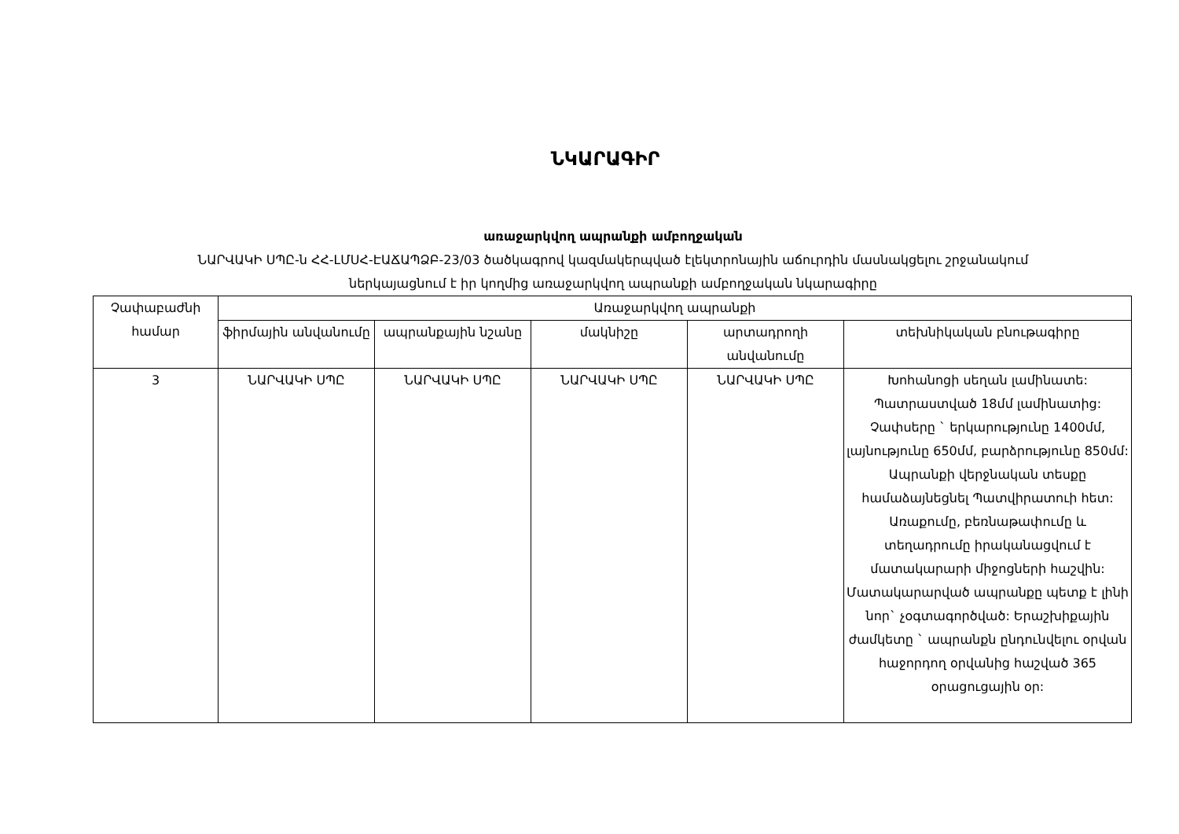ՆԿԱՐԱԳԻՐ
առաջարկվող ապրանքի ամբողջական
ՆԱՐՎԱԿԻ ՍՊԸ-ն ՀՀ-ԼՄՍՀ-ԷԱՃԱՊՁԲ-23/03 ծածկագրով կազմակերպված էլեկտրոնային աճուրդին մասնակցելու շրջանակում
ներկայացնում է իր կողմից առաջարկվող ապրանքի ամբողջական նկարագիրը
| Չափաբաժնի համար | Առաջարկվող ապրանքի | | | | |
| --- | --- | --- | --- | --- | --- |
| | ֆիրմային անվանումը | ապրանքային նշանը | մակնիշը | արտադրողի անվանումը | տեխնիկական բնութագիրը |
| 3 | ՆԱՐՎԱԿԻ ՍՊԸ | ՆԱՐՎԱԿԻ ՍՊԸ | ՆԱՐՎԱԿԻ ՍՊԸ | ՆԱՐՎԱԿԻ ՍՊԸ | Խոհանոցի սեղան լամինատե: Պատրաստված 18մմ լամինատից: Չափսերը ` երկարությունը 1400մմ, լայնությունը 650մմ, բարձրությունը 850մմ: Ապրանքի վերջնական տեսքը համաձայնեցնել Պատվիրատուի հետ: Առաքումը, բեռնաթափումը և տեղադրումը իրականացվում է մատակարարի միջոցների հաշվին: Մատակարարված ապրանքը պետք է լինի նոր` չօգտագործված: Երաշխիքային ժամկետը ` ապրանքն ընդունվելու օրվան հաջորդող օրվանից հաշված 365 օրացուցային օր: |